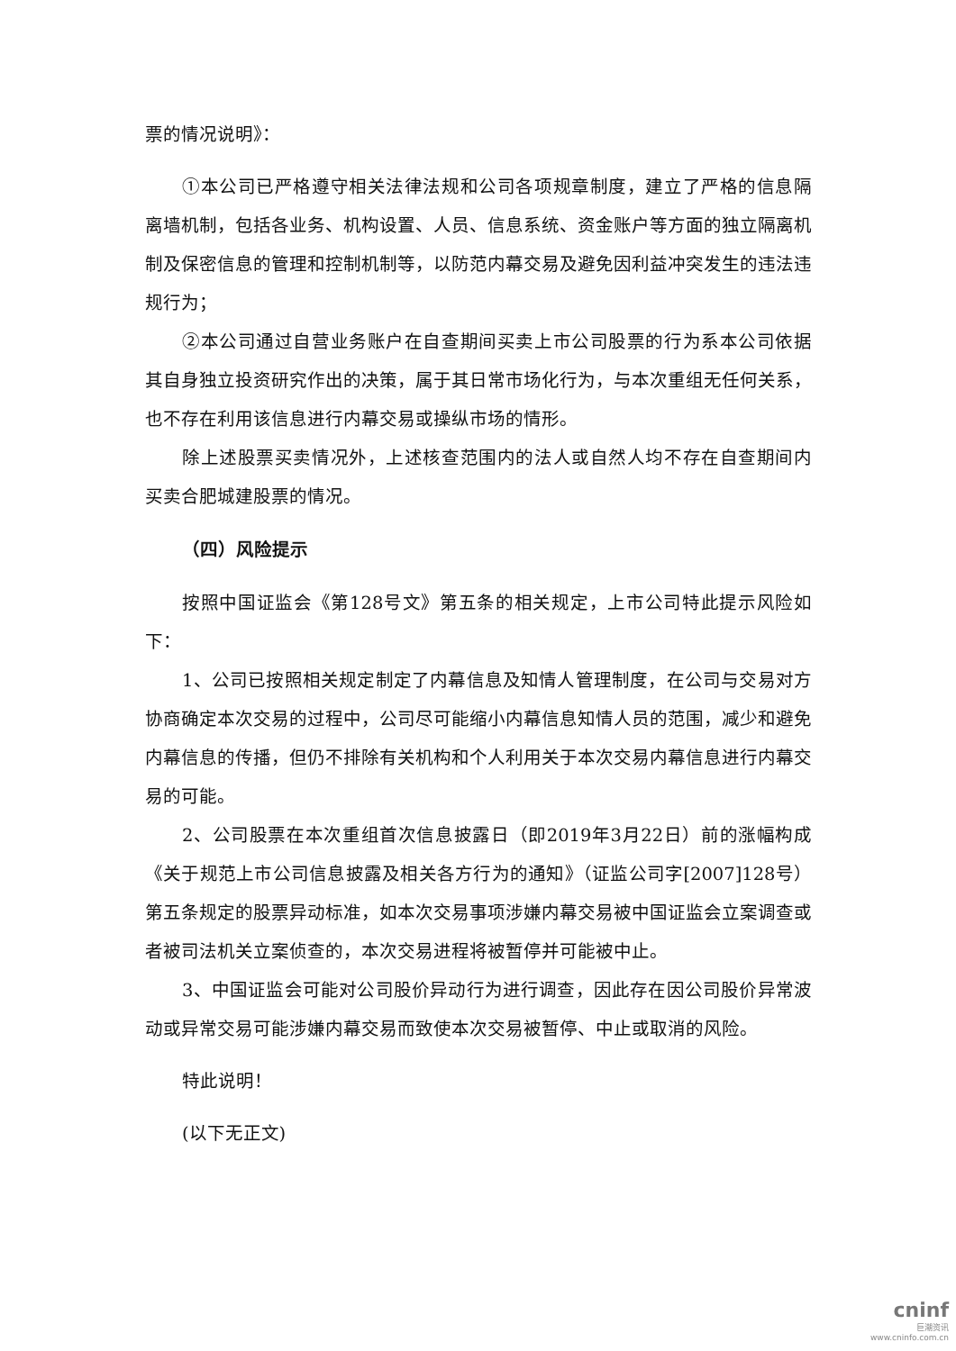票的情况说明》：
①本公司已严格遵守相关法律法规和公司各项规章制度，建立了严格的信息隔离墙机制，包括各业务、机构设置、人员、信息系统、资金账户等方面的独立隔离机制及保密信息的管理和控制机制等，以防范内幕交易及避免因利益冲突发生的违法违规行为；
②本公司通过自营业务账户在自查期间买卖上市公司股票的行为系本公司依据其自身独立投资研究作出的决策，属于其日常市场化行为，与本次重组无任何关系，也不存在利用该信息进行内幕交易或操纵市场的情形。
除上述股票买卖情况外，上述核查范围内的法人或自然人均不存在自查期间内买卖合肥城建股票的情况。
（四）风险提示
按照中国证监会《第128号文》第五条的相关规定，上市公司特此提示风险如下：
1、公司已按照相关规定制定了内幕信息及知情人管理制度，在公司与交易对方协商确定本次交易的过程中，公司尽可能缩小内幕信息知情人员的范围，减少和避免内幕信息的传播，但仍不排除有关机构和个人利用关于本次交易内幕信息进行内幕交易的可能。
2、公司股票在本次重组首次信息披露日（即2019年3月22日）前的涨幅构成《关于规范上市公司信息披露及相关各方行为的通知》（证监公司字[2007]128号）第五条规定的股票异动标准，如本次交易事项涉嫌内幕交易被中国证监会立案调查或者被司法机关立案侦查的，本次交易进程将被暂停并可能被中止。
3、中国证监会可能对公司股价异动行为进行调查，因此存在因公司股价异常波动或异常交易可能涉嫌内幕交易而致使本次交易被暂停、中止或取消的风险。
特此说明！
(以下无正文)
cninf
巨潮资讯
www.cninfo.com.cn